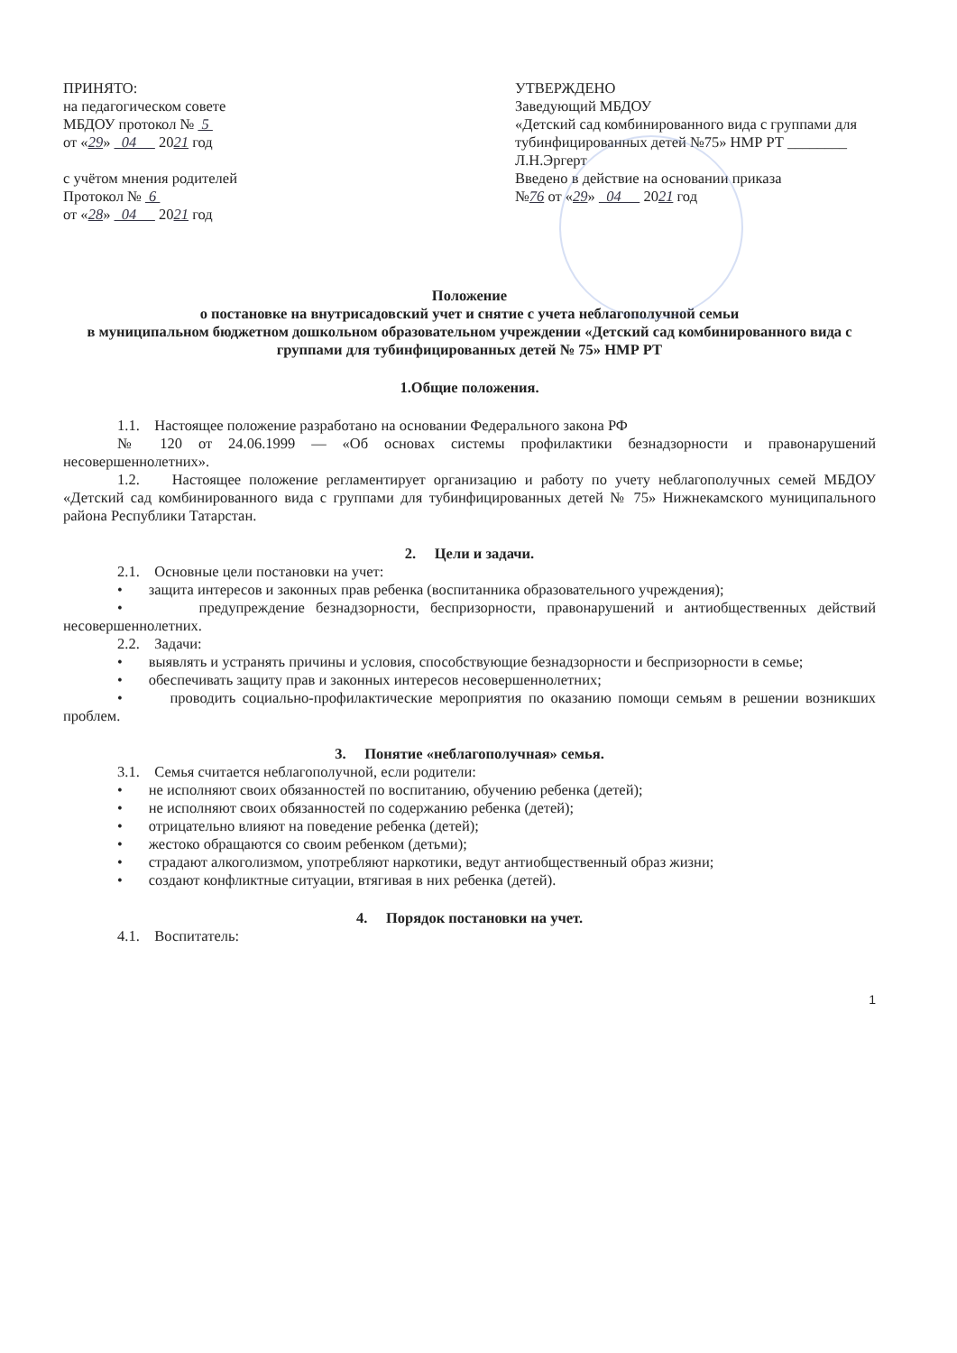ПРИНЯТО:
на педагогическом совете
МБДОУ протокол № 5
от «29» 04 2021 год
с учётом мнения родителей
Протокол № 6
от «28» 04 2021 год
УТВЕРЖДЕНО
Заведующий МБДОУ
«Детский сад комбинированного вида с группами для тубинфицированных детей №75» НМР РТ ________ Л.Н.Эргерт
Введено в действие на основании приказа
№76 от «29» 04 2021 год
Положение
о постановке на внутрисадовский учет и снятие с учета неблагополучной семьи
в муниципальном бюджетном дошкольном образовательном учреждении «Детский сад комбинированного вида с группами для тубинфицированных детей № 75» НМР РТ
1.Общие положения.
1.1. Настоящее положение разработано на основании Федерального закона РФ
№ 120 от 24.06.1999 — «Об основах системы профилактики безнадзорности и правонарушений несовершеннолетних».
1.2. Настоящее положение регламентирует организацию и работу по учету неблагополучных семей МБДОУ «Детский сад комбинированного вида с группами для тубинфицированных детей № 75» Нижнекамского муниципального района Республики Татарстан.
2. Цели и задачи.
2.1. Основные цели постановки на учет:
• защита интересов и законных прав ребенка (воспитанника образовательного учреждения);
• предупреждение безнадзорности, беспризорности, правонарушений и антиобщественных действий несовершеннолетних.
2.2. Задачи:
• выявлять и устранять причины и условия, способствующие безнадзорности и беспризорности в семье;
• обеспечивать защиту прав и законных интересов несовершеннолетних;
• проводить социально-профилактические мероприятия по оказанию помощи семьям в решении возникших проблем.
3. Понятие «неблагополучная» семья.
3.1. Семья считается неблагополучной, если родители:
• не исполняют своих обязанностей по воспитанию, обучению ребенка (детей);
• не исполняют своих обязанностей по содержанию ребенка (детей);
• отрицательно влияют на поведение ребенка (детей);
• жестоко обращаются со своим ребенком (детьми);
• страдают алкоголизмом, употребляют наркотики, ведут антиобщественный образ жизни;
• создают конфликтные ситуации, втягивая в них ребенка (детей).
4. Порядок постановки на учет.
4.1. Воспитатель:
1